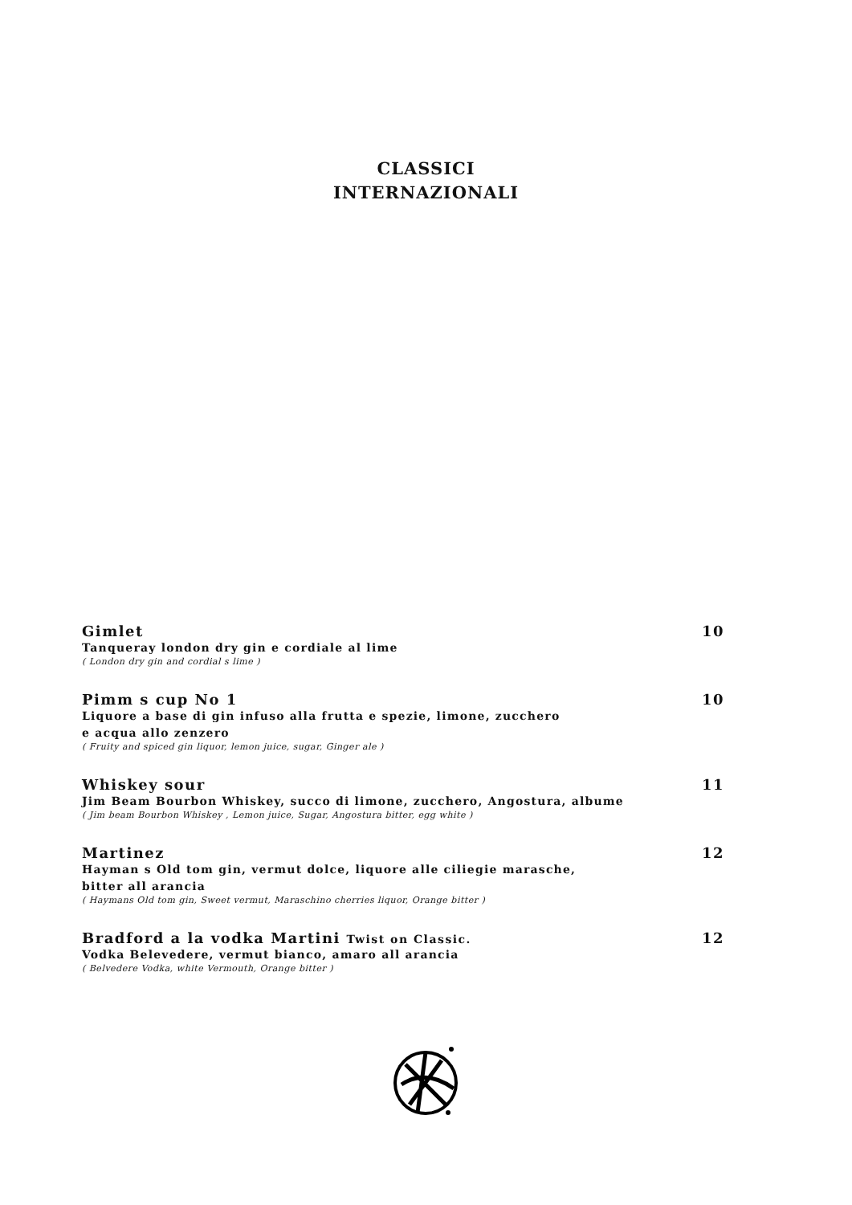CLASSICI
INTERNAZIONALI
Gimlet 10
Tanqueray london dry gin e cordiale al lime
( London dry gin and cordial s lime )
Pimm s cup No 1 10
Liquore a base di gin infuso alla frutta e spezie, limone, zucchero
e acqua allo zenzero
( Fruity and spiced gin liquor, lemon juice, sugar, Ginger ale )
Whiskey sour 11
Jim Beam Bourbon Whiskey, succo di limone, zucchero, Angostura, albume
( Jim beam Bourbon Whiskey , Lemon juice, Sugar, Angostura bitter, egg white )
Martinez 12
Hayman s Old tom gin, vermut dolce, liquore alle ciliegie marasche,
bitter all arancia
( Haymans Old tom gin, Sweet vermut, Maraschino cherries liquor, Orange bitter )
Bradford a la vodka Martini Twist on Classic. 12
Vodka Belevedere, vermut bianco, amaro all arancia
( Belvedere Vodka, white Vermouth, Orange bitter )